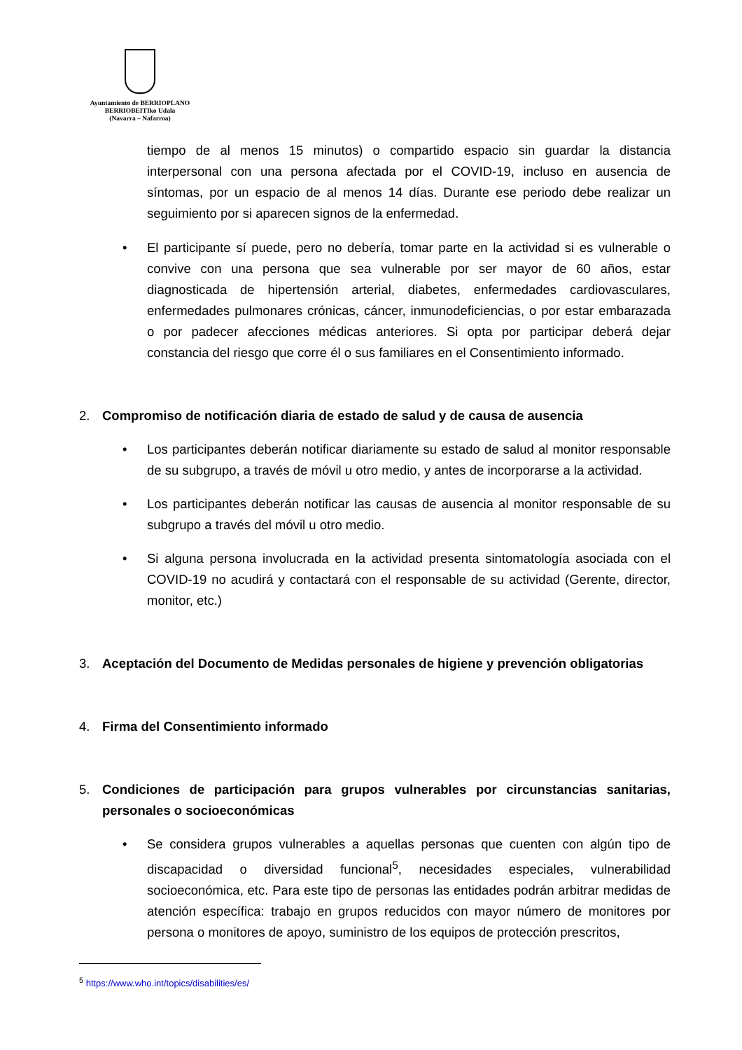Ayuntamiento de BERRIOPLANO
BERRIOBEITIko Udala
(Navarra – Nafarroa)
tiempo de al menos 15 minutos) o compartido espacio sin guardar la distancia interpersonal con una persona afectada por el COVID-19, incluso en ausencia de síntomas, por un espacio de al menos 14 días. Durante ese periodo debe realizar un seguimiento por si aparecen signos de la enfermedad.
• El participante sí puede, pero no debería, tomar parte en la actividad si es vulnerable o convive con una persona que sea vulnerable por ser mayor de 60 años, estar diagnosticada de hipertensión arterial, diabetes, enfermedades cardiovasculares, enfermedades pulmonares crónicas, cáncer, inmunodeficiencias, o por estar embarazada o por padecer afecciones médicas anteriores. Si opta por participar deberá dejar constancia del riesgo que corre él o sus familiares en el Consentimiento informado.
2. Compromiso de notificación diaria de estado de salud y de causa de ausencia
• Los participantes deberán notificar diariamente su estado de salud al monitor responsable de su subgrupo, a través de móvil u otro medio, y antes de incorporarse a la actividad.
• Los participantes deberán notificar las causas de ausencia al monitor responsable de su subgrupo a través del móvil u otro medio.
• Si alguna persona involucrada en la actividad presenta sintomatología asociada con el COVID-19 no acudirá y contactará con el responsable de su actividad (Gerente, director, monitor, etc.)
3. Aceptación del Documento de Medidas personales de higiene y prevención obligatorias
4. Firma del Consentimiento informado
5. Condiciones de participación para grupos vulnerables por circunstancias sanitarias, personales o socioeconómicas
• Se considera grupos vulnerables a aquellas personas que cuenten con algún tipo de discapacidad o diversidad funcional<sup>5</sup>, necesidades especiales, vulnerabilidad socioeconómica, etc. Para este tipo de personas las entidades podrán arbitrar medidas de atención específica: trabajo en grupos reducidos con mayor número de monitores por persona o monitores de apoyo, suministro de los equipos de protección prescritos,
<sup>5</sup> https://www.who.int/topics/disabilities/es/